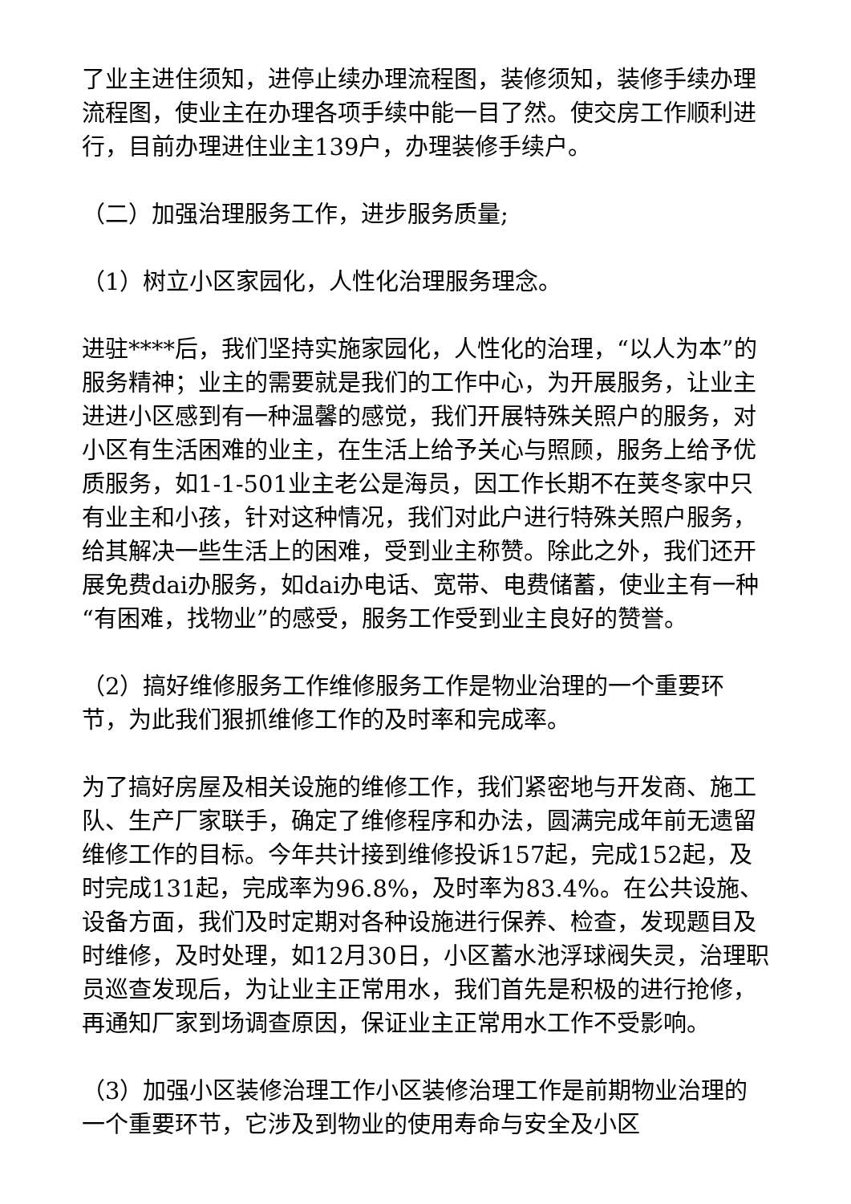了业主进住须知，进停止续办理流程图，装修须知，装修手续办理流程图，使业主在办理各项手续中能一目了然。使交房工作顺利进行，目前办理进住业主139户，办理装修手续户。
（二）加强治理服务工作，进步服务质量;
（1）树立小区家园化，人性化治理服务理念。
进驻****后，我们坚持实施家园化，人性化的治理，“以人为本”的服务精神；业主的需要就是我们的工作中心，为开展服务，让业主进进小区感到有一种温馨的感觉，我们开展特殊关照户的服务，对小区有生活困难的业主，在生活上给予关心与照顾，服务上给予优质服务，如1-1-501业主老公是海员，因工作长期不在荚冬家中只有业主和小孩，针对这种情况，我们对此户进行特殊关照户服务，给其解决一些生活上的困难，受到业主称赞。除此之外，我们还开展免费dai办服务，如dai办电话、宽带、电费储蓄，使业主有一种“有困难，找物业”的感受，服务工作受到业主良好的赞誉。
（2）搞好维修服务工作维修服务工作是物业治理的一个重要环节，为此我们狠抓维修工作的及时率和完成率。
为了搞好房屋及相关设施的维修工作，我们紧密地与开发商、施工队、生产厂家联手，确定了维修程序和办法，圆满完成年前无遗留维修工作的目标。今年共计接到维修投诉157起，完成152起，及时完成131起，完成率为96.8%，及时率为83.4%。在公共设施、设备方面，我们及时定期对各种设施进行保养、检查，发现题目及时维修，及时处理，如12月30日，小区蓄水池浮球阀失灵，治理职员巡查发现后，为让业主正常用水，我们首先是积极的进行抢修，再通知厂家到场调查原因，保证业主正常用水工作不受影响。
（3）加强小区装修治理工作小区装修治理工作是前期物业治理的一个重要环节，它涉及到物业的使用寿命与安全及小区